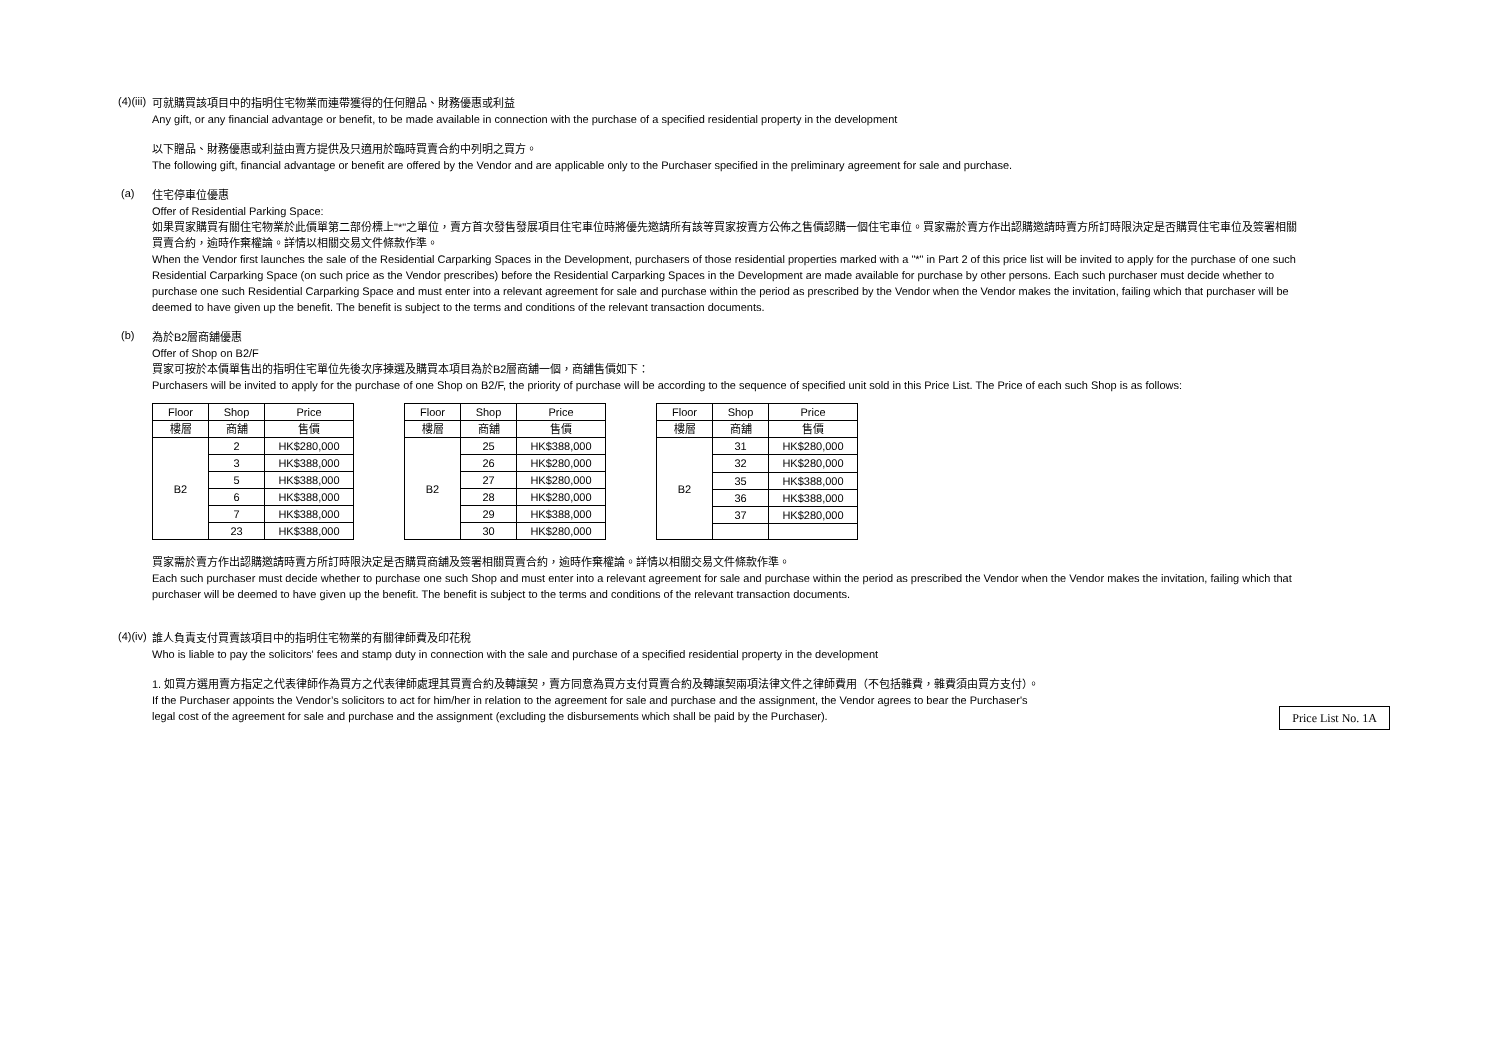(4)(iii)
可就購買該項目中的指明住宅物業而連帶獲得的任何贈品、財務優惠或利益
Any gift, or any financial advantage or benefit, to be made available in connection with the purchase of a specified residential property in the development
以下贈品、財務優惠或利益由賣方提供及只適用於臨時買賣合約中列明之買方。
The following gift, financial advantage or benefit are offered by the Vendor and are applicable only to the Purchaser specified in the preliminary agreement for sale and purchase.
(a)
住宅停車位優惠
Offer of Residential Parking Space:
如果買家購買有關住宅物業於此價單第二部份標上"*"之單位，賣方首次發售發展項目住宅車位時將優先邀請所有該等買家按賣方公佈之售價認購一個住宅車位。買家需於賣方作出認購邀請時賣方所訂時限決定是否購買住宅車位及簽署相關買賣合約，逾時作棄權論。詳情以相關交易文件條款作準。
When the Vendor first launches the sale of the Residential Carparking Spaces in the Development, purchasers of those residential properties marked with a "*" in Part 2 of this price list will be invited to apply for the purchase of one such Residential Carparking Space (on such price as the Vendor prescribes) before the Residential Carparking Spaces in the Development are made available for purchase by other persons. Each such purchaser must decide whether to purchase one such Residential Carparking Space and must enter into a relevant agreement for sale and purchase within the period as prescribed by the Vendor when the Vendor makes the invitation, failing which that purchaser will be deemed to have given up the benefit. The benefit is subject to the terms and conditions of the relevant transaction documents.
(b)
為於B2層商舖優惠
Offer of Shop on B2/F
買家可按於本價單售出的指明住宅單位先後次序揀選及購買本項目為於B2層商舖一個，商舖售價如下：
Purchasers will be invited to apply for the purchase of one Shop on B2/F, the priority of purchase will be according to the sequence of specified unit sold in this Price List. The Price of each such Shop is as follows:
| Floor | Shop | Price |
| --- | --- | --- |
| 樓層 | 商舖 | 售價 |
| B2 | 2 | HK$280,000 |
| | 3 | HK$388,000 |
| | 5 | HK$388,000 |
| | 6 | HK$388,000 |
| | 7 | HK$388,000 |
| | 23 | HK$388,000 |
| Floor | Shop | Price |
| --- | --- | --- |
| 樓層 | 商舖 | 售價 |
| B2 | 25 | HK$388,000 |
| | 26 | HK$280,000 |
| | 27 | HK$280,000 |
| | 28 | HK$280,000 |
| | 29 | HK$388,000 |
| | 30 | HK$280,000 |
| Floor | Shop | Price |
| --- | --- | --- |
| 樓層 | 商舖 | 售價 |
| B2 | 31 | HK$280,000 |
| | 32 | HK$280,000 |
| | 35 | HK$388,000 |
| | 36 | HK$388,000 |
| | 37 | HK$280,000 |
買家需於賣方作出認購邀請時賣方所訂時限決定是否購買商舖及簽署相關買賣合約，逾時作棄權論。詳情以相關交易文件條款作準。
Each such purchaser must decide whether to purchase one such Shop and must enter into a relevant agreement for sale and purchase within the period as prescribed the Vendor when the Vendor makes the invitation, failing which that purchaser will be deemed to have given up the benefit. The benefit is subject to the terms and conditions of the relevant transaction documents.
(4)(iv)
誰人負責支付買賣該項目中的指明住宅物業的有關律師費及印花稅
Who is liable to pay the solicitors' fees and stamp duty in connection with the sale and purchase of a specified residential property in the development
1. 如買方選用賣方指定之代表律師作為買方之代表律師處理其買賣合約及轉讓契，賣方同意為買方支付買賣合約及轉讓契兩項法律文件之律師費用（不包括雜費，雜費須由買方支付）。
If the Purchaser appoints the Vendor’s solicitors to act for him/her in relation to the agreement for sale and purchase and the assignment, the Vendor agrees to bear the Purchaser's
legal cost of the agreement for sale and purchase and the assignment (excluding the disbursements which shall be paid by the Purchaser). Price List No. 1A